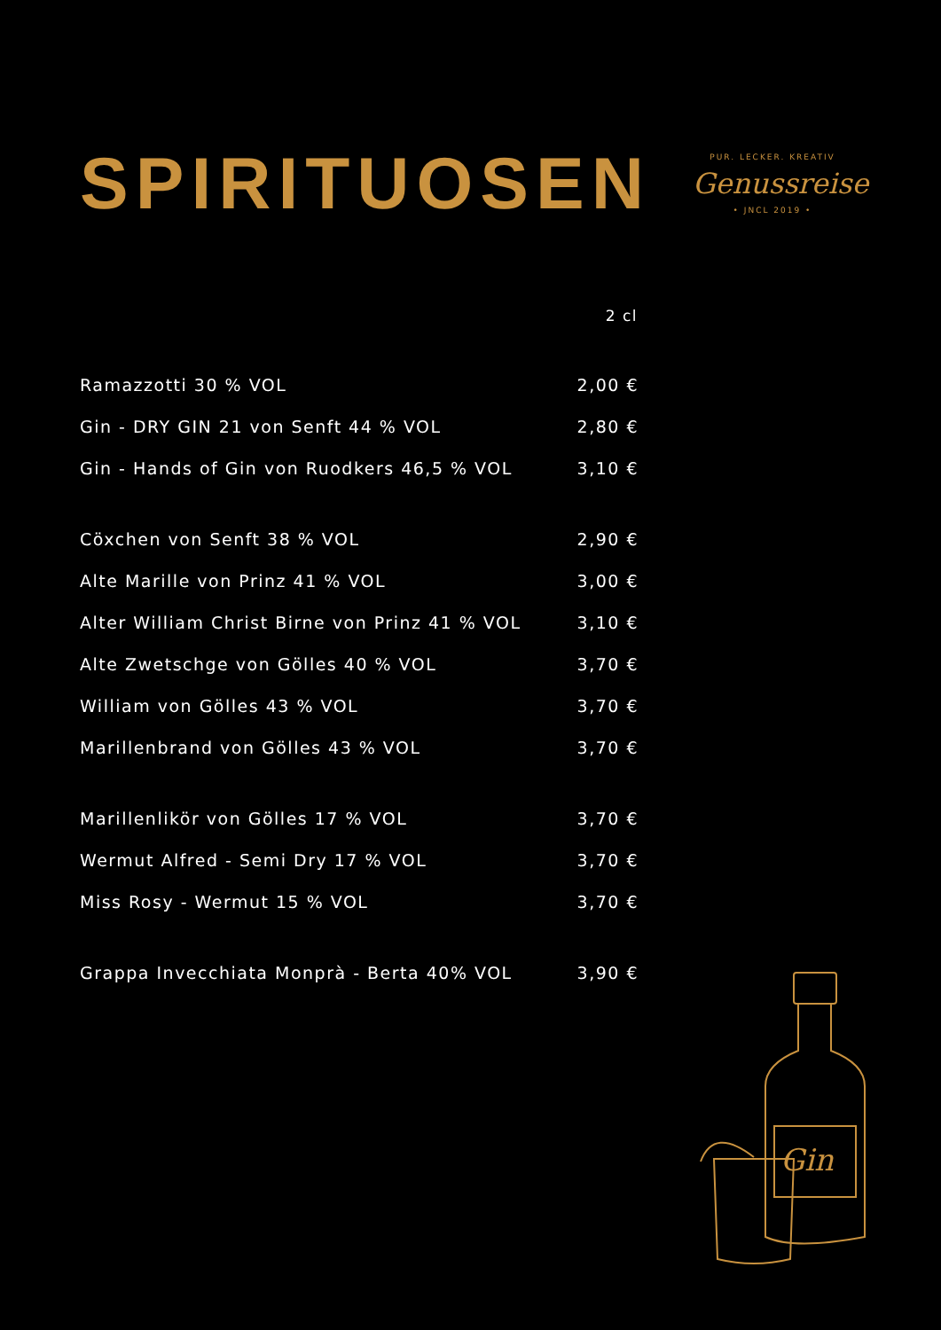SPIRITUOSEN
PUR. LECKER. KREATIV
Genussreise
• JNCL 2019 •
| | 2 cl |
| --- | --- |
| Ramazzotti 30 % VOL | 2,00 € |
| Gin - DRY GIN 21 von Senft 44 % VOL | 2,80 € |
| Gin - Hands of Gin von Ruodkers 46,5 % VOL | 3,10 € |
| Cöxchen von Senft 38 % VOL | 2,90 € |
| Alte Marille von Prinz 41 % VOL | 3,00 € |
| Alter William Christ Birne von Prinz 41 % VOL | 3,10 € |
| Alte Zwetschge von Gölles 40 % VOL | 3,70 € |
| William von Gölles 43 % VOL | 3,70 € |
| Marillenbrand von Gölles 43 % VOL | 3,70 € |
| Marillenlikör von Gölles 17 % VOL | 3,70 € |
| Wermut Alfred - Semi Dry 17 % VOL | 3,70 € |
| Miss Rosy - Wermut 15 % VOL | 3,70 € |
| Grappa Invecchiata Monprà - Berta 40% VOL | 3,90 € |
Gin